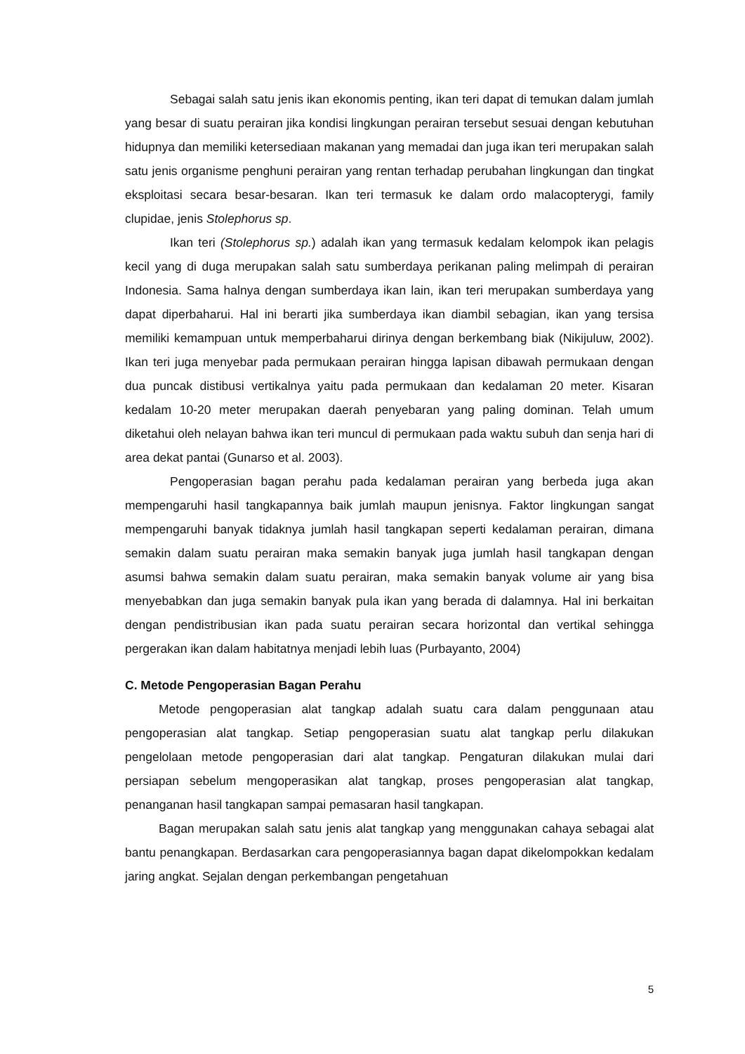Sebagai salah satu jenis ikan ekonomis penting, ikan teri dapat di temukan dalam jumlah yang besar di suatu perairan jika kondisi lingkungan perairan tersebut sesuai dengan kebutuhan hidupnya dan memiliki ketersediaan makanan yang memadai dan juga ikan teri merupakan salah satu jenis organisme penghuni perairan yang rentan terhadap perubahan lingkungan dan tingkat eksploitasi secara besar-besaran. Ikan teri termasuk ke dalam ordo malacopterygi, family clupidae, jenis Stolephorus sp.
Ikan teri (Stolephorus sp.) adalah ikan yang termasuk kedalam kelompok ikan pelagis kecil yang di duga merupakan salah satu sumberdaya perikanan paling melimpah di perairan Indonesia. Sama halnya dengan sumberdaya ikan lain, ikan teri merupakan sumberdaya yang dapat diperbaharui. Hal ini berarti jika sumberdaya ikan diambil sebagian, ikan yang tersisa memiliki kemampuan untuk memperbaharui dirinya dengan berkembang biak (Nikijuluw, 2002). Ikan teri juga menyebar pada permukaan perairan hingga lapisan dibawah permukaan dengan dua puncak distibusi vertikalnya yaitu pada permukaan dan kedalaman 20 meter. Kisaran kedalam 10-20 meter merupakan daerah penyebaran yang paling dominan. Telah umum diketahui oleh nelayan bahwa ikan teri muncul di permukaan pada waktu subuh dan senja hari di area dekat pantai (Gunarso et al. 2003).
Pengoperasian bagan perahu pada kedalaman perairan yang berbeda juga akan mempengaruhi hasil tangkapannya baik jumlah maupun jenisnya. Faktor lingkungan sangat mempengaruhi banyak tidaknya jumlah hasil tangkapan seperti kedalaman perairan, dimana semakin dalam suatu perairan maka semakin banyak juga jumlah hasil tangkapan dengan asumsi bahwa semakin dalam suatu perairan, maka semakin banyak volume air yang bisa menyebabkan dan juga semakin banyak pula ikan yang berada di dalamnya. Hal ini berkaitan dengan pendistribusian ikan pada suatu perairan secara horizontal dan vertikal sehingga pergerakan ikan dalam habitatnya menjadi lebih luas (Purbayanto, 2004)
C. Metode Pengoperasian Bagan Perahu
Metode pengoperasian alat tangkap adalah suatu cara dalam penggunaan atau pengoperasian alat tangkap. Setiap pengoperasian suatu alat tangkap perlu dilakukan pengelolaan metode pengoperasian dari alat tangkap. Pengaturan dilakukan mulai dari persiapan sebelum mengoperasikan alat tangkap, proses pengoperasian alat tangkap, penanganan hasil tangkapan sampai pemasaran hasil tangkapan.
Bagan merupakan salah satu jenis alat tangkap yang menggunakan cahaya sebagai alat bantu penangkapan. Berdasarkan cara pengoperasiannya bagan dapat dikelompokkan kedalam jaring angkat. Sejalan dengan perkembangan pengetahuan
5